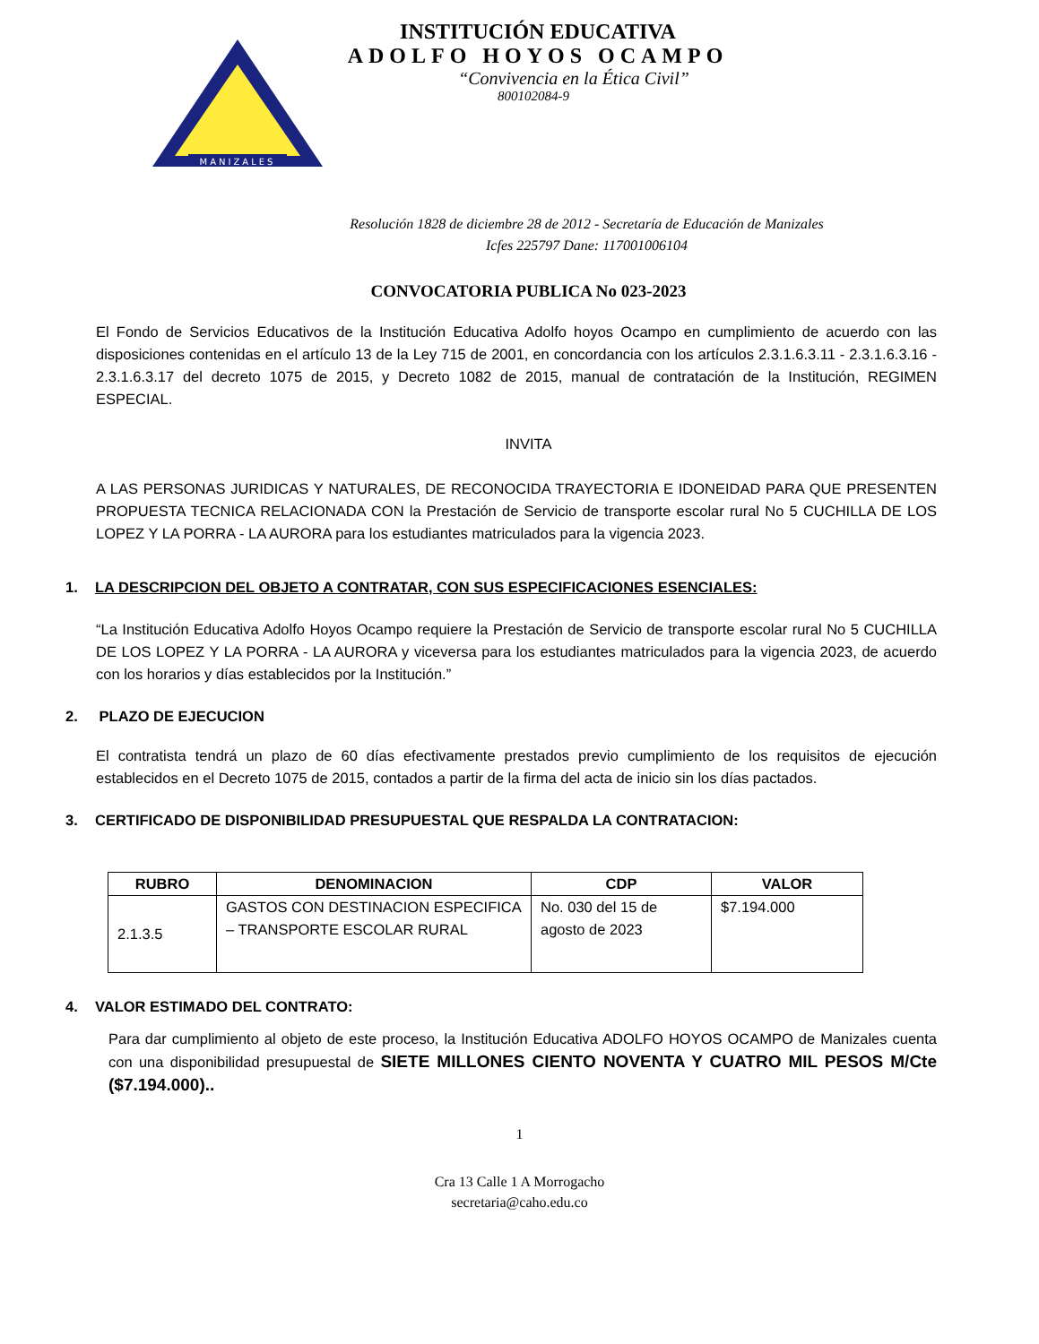MANIZALES
INSTITUCIÓN EDUCATIVA
ADOLFO HOYOS OCAMPO
“Convivencia en la Ética Civil”
800102084-9
Resolución 1828 de diciembre 28 de 2012 - Secretaría de Educación de Manizales
Icfes 225797 Dane: 117001006104
CONVOCATORIA PUBLICA No 023-2023
El Fondo de Servicios Educativos de la Institución Educativa Adolfo hoyos Ocampo en cumplimiento de acuerdo con las disposiciones contenidas en el artículo 13 de la Ley 715 de 2001, en concordancia con los artículos 2.3.1.6.3.11 - 2.3.1.6.3.16 - 2.3.1.6.3.17 del decreto 1075 de 2015, y Decreto 1082 de 2015, manual de contratación de la Institución, REGIMEN ESPECIAL.
INVITA
A LAS PERSONAS JURIDICAS Y NATURALES, DE RECONOCIDA TRAYECTORIA E IDONEIDAD PARA QUE PRESENTEN PROPUESTA TECNICA RELACIONADA CON la Prestación de Servicio de transporte escolar rural No 5 CUCHILLA DE LOS LOPEZ Y LA PORRA - LA AURORA para los estudiantes matriculados para la vigencia 2023.
1. LA DESCRIPCION DEL OBJETO A CONTRATAR, CON SUS ESPECIFICACIONES ESENCIALES:
“La Institución Educativa Adolfo Hoyos Ocampo requiere la Prestación de Servicio de transporte escolar rural No 5 CUCHILLA DE LOS LOPEZ Y LA PORRA - LA AURORA y viceversa para los estudiantes matriculados para la vigencia 2023, de acuerdo con los horarios y días establecidos por la Institución.”
2. PLAZO DE EJECUCION
El contratista tendrá un plazo de 60 días efectivamente prestados previo cumplimiento de los requisitos de ejecución establecidos en el Decreto 1075 de 2015, contados a partir de la firma del acta de inicio sin los días pactados.
3. CERTIFICADO DE DISPONIBILIDAD PRESUPUESTAL QUE RESPALDA LA CONTRATACION:
| RUBRO | DENOMINACION | CDP | VALOR |
| --- | --- | --- | --- |
| 2.1.3.5 | GASTOS CON DESTINACION ESPECIFICA – TRANSPORTE ESCOLAR RURAL | No. 030 del 15 de agosto de 2023 | $7.194.000 |
4. VALOR ESTIMADO DEL CONTRATO:
Para dar cumplimiento al objeto de este proceso, la Institución Educativa ADOLFO HOYOS OCAMPO de Manizales cuenta con una disponibilidad presupuestal de SIETE MILLONES CIENTO NOVENTA Y CUATRO MIL PESOS M/Cte ($7.194.000)..
1
Cra 13 Calle 1 A Morrogacho
secretaria@caho.edu.co